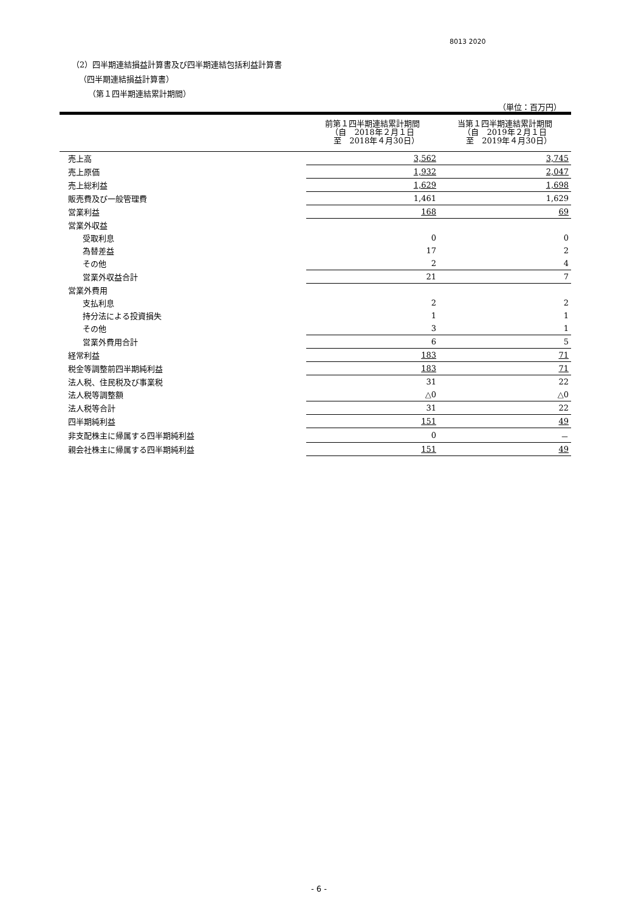8013 2020
（2）四半期連結損益計算書及び四半期連結包括利益計算書
（四半期連結損益計算書）
（第１四半期連結累計期間）
（単位：百万円）
| | 前第１四半期連結累計期間 （自 2018年２月１日 至 2018年４月30日） | 当第１四半期連結累計期間 （自 2019年２月１日 至 2019年４月30日） |
| --- | --- | --- |
| 売上高 | 3,562 | 3,745 |
| 売上原価 | 1,932 | 2,047 |
| 売上総利益 | 1,629 | 1,698 |
| 販売費及び一般管理費 | 1,461 | 1,629 |
| 営業利益 | 168 | 69 |
| 営業外収益 | | |
| 受取利息 | 0 | 0 |
| 為替差益 | 17 | 2 |
| その他 | 2 | 4 |
| 営業外収益合計 | 21 | 7 |
| 営業外費用 | | |
| 支払利息 | 2 | 2 |
| 持分法による投資損失 | 1 | 1 |
| その他 | 3 | 1 |
| 営業外費用合計 | 6 | 5 |
| 経常利益 | 183 | 71 |
| 税金等調整前四半期純利益 | 183 | 71 |
| 法人税、住民税及び事業税 | 31 | 22 |
| 法人税等調整額 | △0 | △0 |
| 法人税等合計 | 31 | 22 |
| 四半期純利益 | 151 | 49 |
| 非支配株主に帰属する四半期純利益 | 0 | － |
| 親会社株主に帰属する四半期純利益 | 151 | 49 |
- 6 -